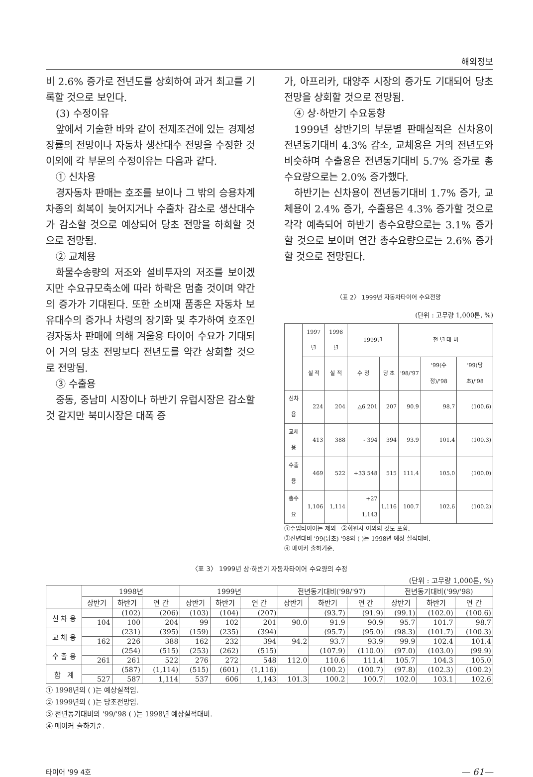해외정보
비 2.6% 증가로 전년도를 상회하여 과거 최고를 기록할 것으로 보인다.
(3) 수정이유
앞에서 기술한 바와 같이 전제조건에 있는 경제성장률의 전망이나 자동차 생산대수 전망을 수정한 것 이외에 각 부문의 수정이유는 다음과 같다.
① 신차용
경자동차 판매는 호조를 보이나 그 밖의 승용차계 차종의 회복이 늦어지거나 수출차 감소로 생산대수가 감소할 것으로 예상되어 당초 전망을 하회할 것으로 전망됨.
② 교체용
화물수송량의 저조와 설비투자의 저조를 보이겠지만 수요규모축소에 따라 하락은 멈출 것이며 약간의 증가가 기대된다. 또한 소비재 품종은 자동차 보유대수의 증가나 차령의 장기화 및 추가하여 호조인 경자동차 판매에 의해 겨울용 타이어 수요가 기대되어 거의 당초 전망보다 전년도를 약간 상회할 것으로 전망됨.
③ 수출용
중동, 중남미 시장이나 하반기 유럽시장은 감소할 것 같지만 북미시장은 대폭 증
가, 아프리카, 대양주 시장의 증가도 기대되어 당초 전망을 상회할 것으로 전망됨.
④ 상·하반기 수요동향
1999년 상반기의 부문별 판매실적은 신차용이 전년동기대비 4.3% 감소, 교체용은 거의 전년도와 비슷하며 수출용은 전년동기대비 5.7% 증가로 총수요량으로는 2.0% 증가했다.
하반기는 신차용이 전년동기대비 1.7% 증가, 교체용이 2.4% 증가, 수출용은 4.3% 증가할 것으로 각각 예측되어 하반기 총수요량으로는 3.1% 증가할 것으로 보이며 연간 총수요량으로는 2.6% 증가할 것으로 전망된다.
〈표 2〉 1999년 자동차타이어 수요전망
(단위 : 고무량 1,000톤, %)
| | 1997년 | 1998년 | 1999년 | | 전 년 대 비 | | |
| --- | --- | --- | --- | --- | --- | --- | --- |
| | 실 적 | 실 적 | 수 정 | 당 초 | '98/'97 | '99(수정)/'98 | '99(당초)/'98 |
| 신차용 | 224 | 204 | △6 201 | 207 | 90.9 | 98.7 | (100.6) |
| 교체용 | 413 | 388 | - 394 | 394 | 93.9 | 101.4 | (100.3) |
| 수출용 | 469 | 522 | +33 548 | 515 | 111.4 | 105.0 | (100.0) |
| 총수요 | 1,106 | 1,114 | +27 1,143 | 1,116 | 100.7 | 102.6 | (100.2) |
①수입타이어는 제외 ②회원사 이외의 것도 포함.
③전년대비 '99(당초) '98의 ( )는 1998년 예상 실적대비.
④ 메이커 출하기준.
〈표 3〉 1999년 상·하반기 자동차타이어 수요량의 수정
(단위 : 고무량 1,000톤, %)
| | 1998년 | | | 1999년 | | | 전년동기대비('98/'97) | | | 전년동기대비('99/'98) | | |
| --- | --- | --- | --- | --- | --- | --- | --- | --- | --- | --- | --- | --- |
| | 상반기 | 하반기 | 연 간 | 상반기 | 하반기 | 연 간 | 상반기 | 하반기 | 연 간 | 상반기 | 하반기 | 연 간 |
| 신 차 용 | | (102) | (206) | (103) | (104) | (207) | | (93.7) | (91.9) | (99.1) | (102.0) | (100.6) |
| | 104 | 100 | 204 | 99 | 102 | 201 | 90.0 | 91.9 | 90.9 | 95.7 | 101.7 | 98.7 |
| 교 체 용 | | (231) | (395) | (159) | (235) | (394) | | (95.7) | (95.0) | (98.3) | (101.7) | (100.3) |
| | 162 | 226 | 388 | 162 | 232 | 394 | 94.2 | 93.7 | 93.9 | 99.9 | 102.4 | 101.4 |
| 수 출 용 | | (254) | (515) | (253) | (262) | (515) | | (107.9) | (110.0) | (97.0) | (103.0) | (99.9) |
| | 261 | 261 | 522 | 276 | 272 | 548 | 112.0 | 110.6 | 111.4 | 105.7 | 104.3 | 105.0 |
| 합 계 | | (587) | (1,114) | (515) | (601) | (1,116) | | (100.2) | (100.7) | (97.8) | (102.3) | (100.2) |
| | 527 | 587 | 1,114 | 537 | 606 | 1,143 | 101.3 | 100.2 | 100.7 | 102.0 | 103.1 | 102.6 |
① 1998년의 ( )는 예상실적임.
② 1999년의 ( )는 당초전망임.
③ 전년동기대비의 '99/'98 ( )는 1998년 예상실적대비.
④ 메이커 출하기준.
타이어 '99 4호 — 61—